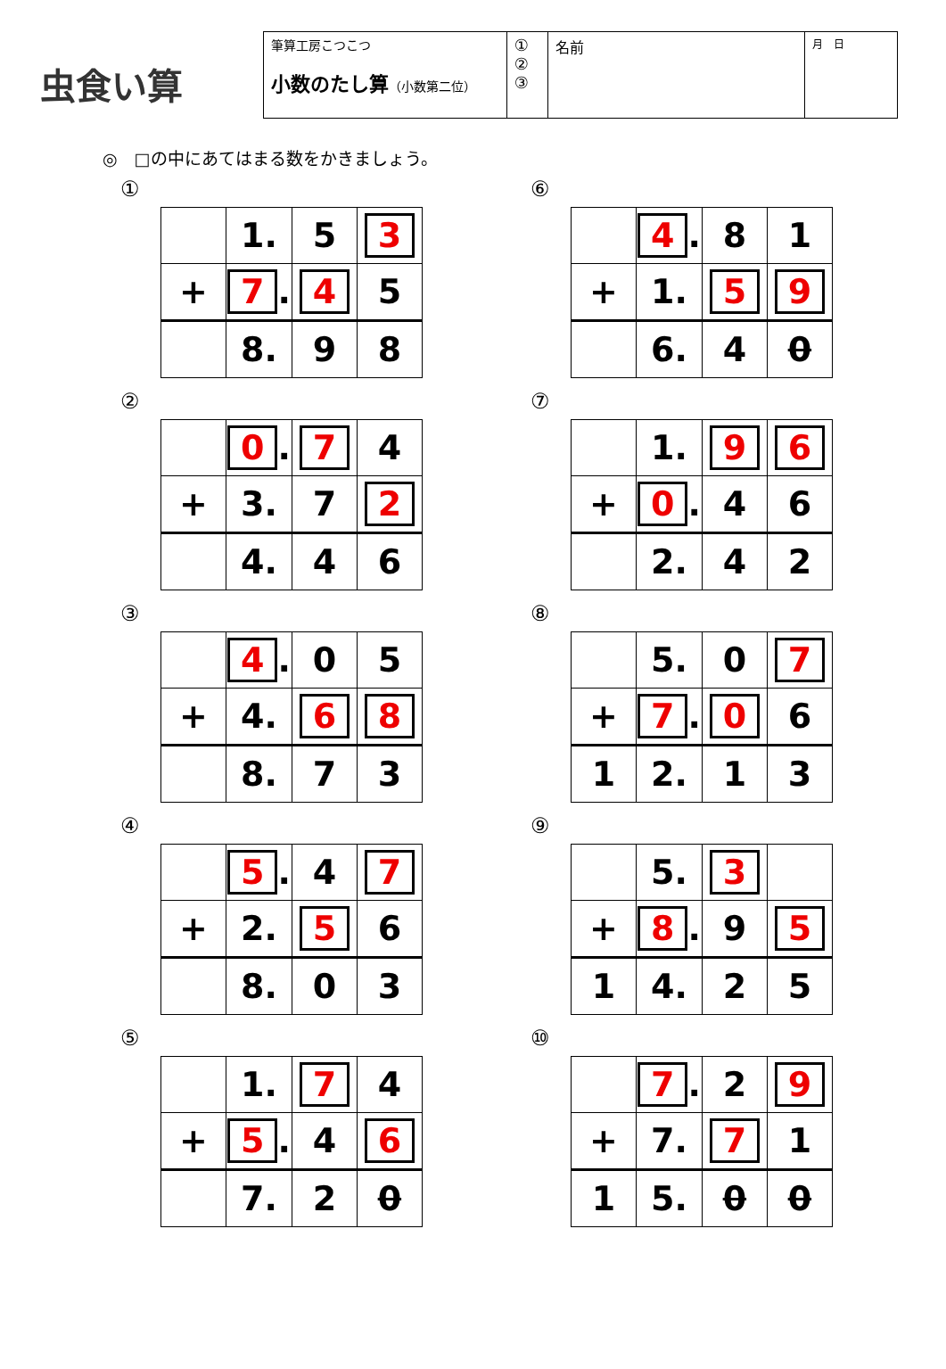虫食い算
筆算工房こつこつ
小数のたし算（小数第二位）
①
②
③
名前
月　日
◎　□の中にあてはまる数をかきましょう。
①
| | 1. | 5 | 3 |
| + | 7 . | 4 | 5 |
| | 8. | 9 | 8 |
⑥
| | 4 . | 8 | 1 |
| + | 1. | 5 | 9 |
| | 6. | 4 | 0 |
②
| | 0 . | 7 | 4 |
| + | 3. | 7 | 2 |
| | 4. | 4 | 6 |
⑦
| | 1. | 9 | 6 |
| + | 0 . | 4 | 6 |
| | 2. | 4 | 2 |
③
| | 4 . | 0 | 5 |
| + | 4. | 6 | 8 |
| | 8. | 7 | 3 |
⑧
| | 5. | 0 | 7 |
| + | 7 . | 0 | 6 |
| 1 | 2. | 1 | 3 |
④
| | 5 . | 4 | 7 |
| + | 2. | 5 | 6 |
| | 8. | 0 | 3 |
⑨
| | 5. | 3 | |
| + | 8 . | 9 | 5 |
| 1 | 4. | 2 | 5 |
⑤
| | 1. | 7 | 4 |
| + | 5 . | 4 | 6 |
| | 7. | 2 | 0 |
⑩
| | 7 . | 2 | 9 |
| + | 7. | 7 | 1 |
| 1 | 5. | 0 | 0 |